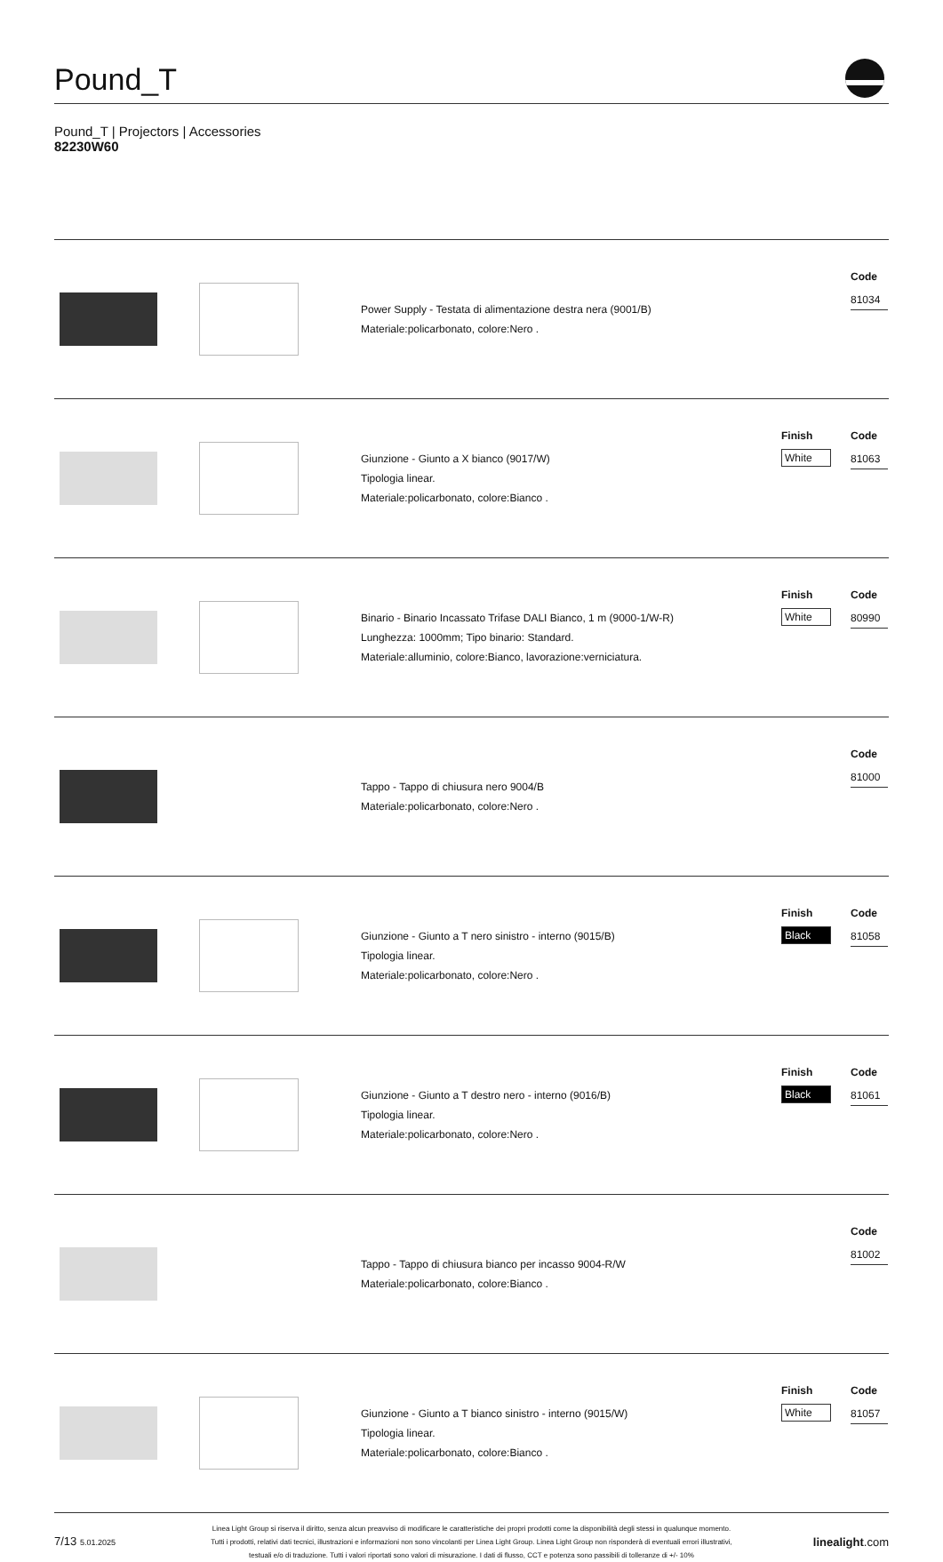Pound_T
Pound_T | Projectors | Accessories
82230W60
| | | Power Supply - Testata di alimentazione destra nera (9001/B) Materiale:policarbonato, colore:Nero . | | Code 81034 |
| | | Giunzione - Giunto a X bianco (9017/W) Tipologia linear. Materiale:policarbonato, colore:Bianco . | Finish White | Code 81063 |
| | | Binario - Binario Incassato Trifase DALI Bianco, 1 m (9000-1/W-R) Lunghezza: 1000mm; Tipo binario: Standard. Materiale:alluminio, colore:Bianco, lavorazione:verniciatura. | Finish White | Code 80990 |
| | | Tappo - Tappo di chiusura nero 9004/B Materiale:policarbonato, colore:Nero . | | Code 81000 |
| | | Giunzione - Giunto a T nero sinistro - interno (9015/B) Tipologia linear. Materiale:policarbonato, colore:Nero . | Finish Black | Code 81058 |
| | | Giunzione - Giunto a T destro nero - interno (9016/B) Tipologia linear. Materiale:policarbonato, colore:Nero . | Finish Black | Code 81061 |
| | | Tappo - Tappo di chiusura bianco per incasso 9004-R/W Materiale:policarbonato, colore:Bianco . | | Code 81002 |
| | | Giunzione - Giunto a T bianco sinistro - interno (9015/W) Tipologia linear. Materiale:policarbonato, colore:Bianco . | Finish White | Code 81057 |
7/13 5.01.2025
Linea Light Group si riserva il diritto, senza alcun preavviso di modificare le caratteristiche dei propri prodotti come la disponibilità degli stessi in qualunque momento.
Tutti i prodotti, relativi dati tecnici, illustrazioni e informazioni non sono vincolanti per Linea Light Group. Linea Light Group non risponderà di eventuali errori illustrativi,
testuali e/o di traduzione. Tutti i valori riportati sono valori di misurazione. I dati di flusso, CCT e potenza sono passibili di tolleranze di +/- 10%
linealight.com